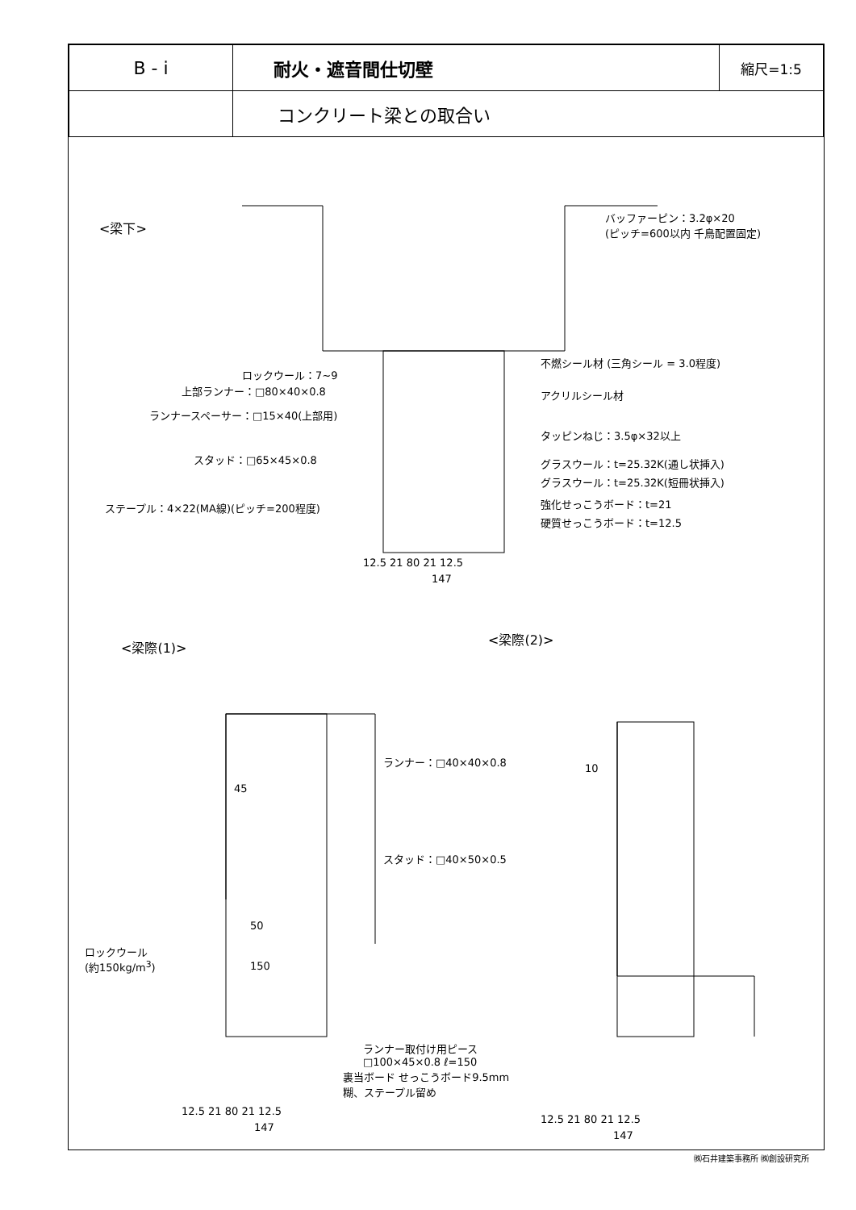| B - i | 耐火・遮音間仕切壁 | 縮尺=1:5 |
| | コンクリート梁との取合い | |
<梁下>
バッファーピン：3.2φ×20
(ピッチ=600以内 千鳥配置固定)
ロックウール：7~9
上部ランナー：□80×40×0.8
ランナースペーサー：□15×40(上部用)
スタッド：□65×45×0.8
ステープル：4×22(MA線)(ピッチ=200程度)
不燃シール材 (三角シール = 3.0程度)
アクリルシール材
タッピンねじ：3.5φ×32以上
グラスウール：t=25.32K(通し状挿入)
グラスウール：t=25.32K(短冊状挿入)
強化せっこうボード：t=21
硬質せっこうボード：t=12.5
12.5 21 80 21 12.5
147
<梁際(1)>
<梁際(2)>
45
50
150
ロックウール
(約150kg/m<sup>3</sup>)
裏当ボード せっこうボード9.5mm
糊、ステープル留め
12.5 21 80 21 12.5
147
ランナー：□40×40×0.8
10
スタッド：□40×50×0.5
ランナー取付け用ピース
□100×45×0.8 ℓ=150
12.5 21 80 21 12.5
147
㈱石井建築事務所 ㈱創設研究所